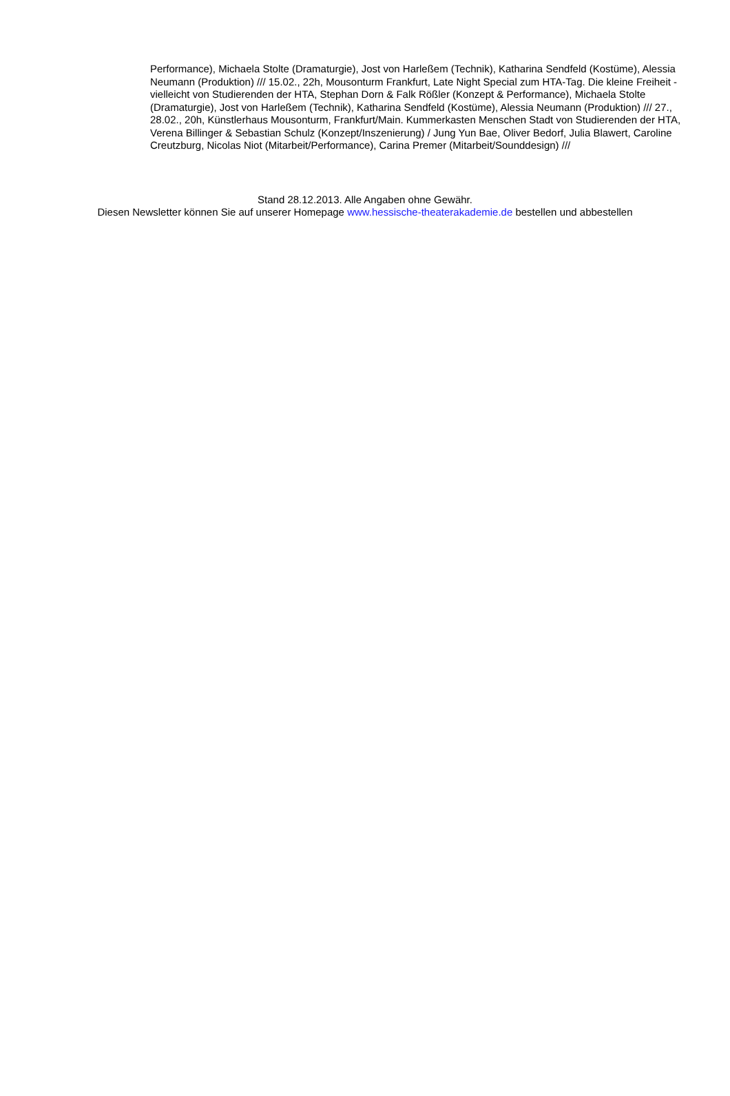Performance), Michaela Stolte (Dramaturgie), Jost von Harleßem (Technik), Katharina Sendfeld (Kostüme), Alessia Neumann (Produktion) /// 15.02., 22h, Mousonturm Frankfurt, Late Night Special zum HTA-Tag. Die kleine Freiheit - vielleicht von Studierenden der HTA, Stephan Dorn & Falk Rößler (Konzept & Performance), Michaela Stolte (Dramaturgie), Jost von Harleßem (Technik), Katharina Sendfeld (Kostüme), Alessia Neumann (Produktion) /// 27., 28.02., 20h, Künstlerhaus Mousonturm, Frankfurt/Main. Kummerkasten Menschen Stadt von Studierenden der HTA, Verena Billinger & Sebastian Schulz (Konzept/Inszenierung) / Jung Yun Bae, Oliver Bedorf, Julia Blawert, Caroline Creutzburg, Nicolas Niot (Mitarbeit/Performance), Carina Premer (Mitarbeit/Sounddesign) ///
Stand 28.12.2013. Alle Angaben ohne Gewähr.
Diesen Newsletter können Sie auf unserer Homepage www.hessische-theaterakademie.de bestellen und abbestellen